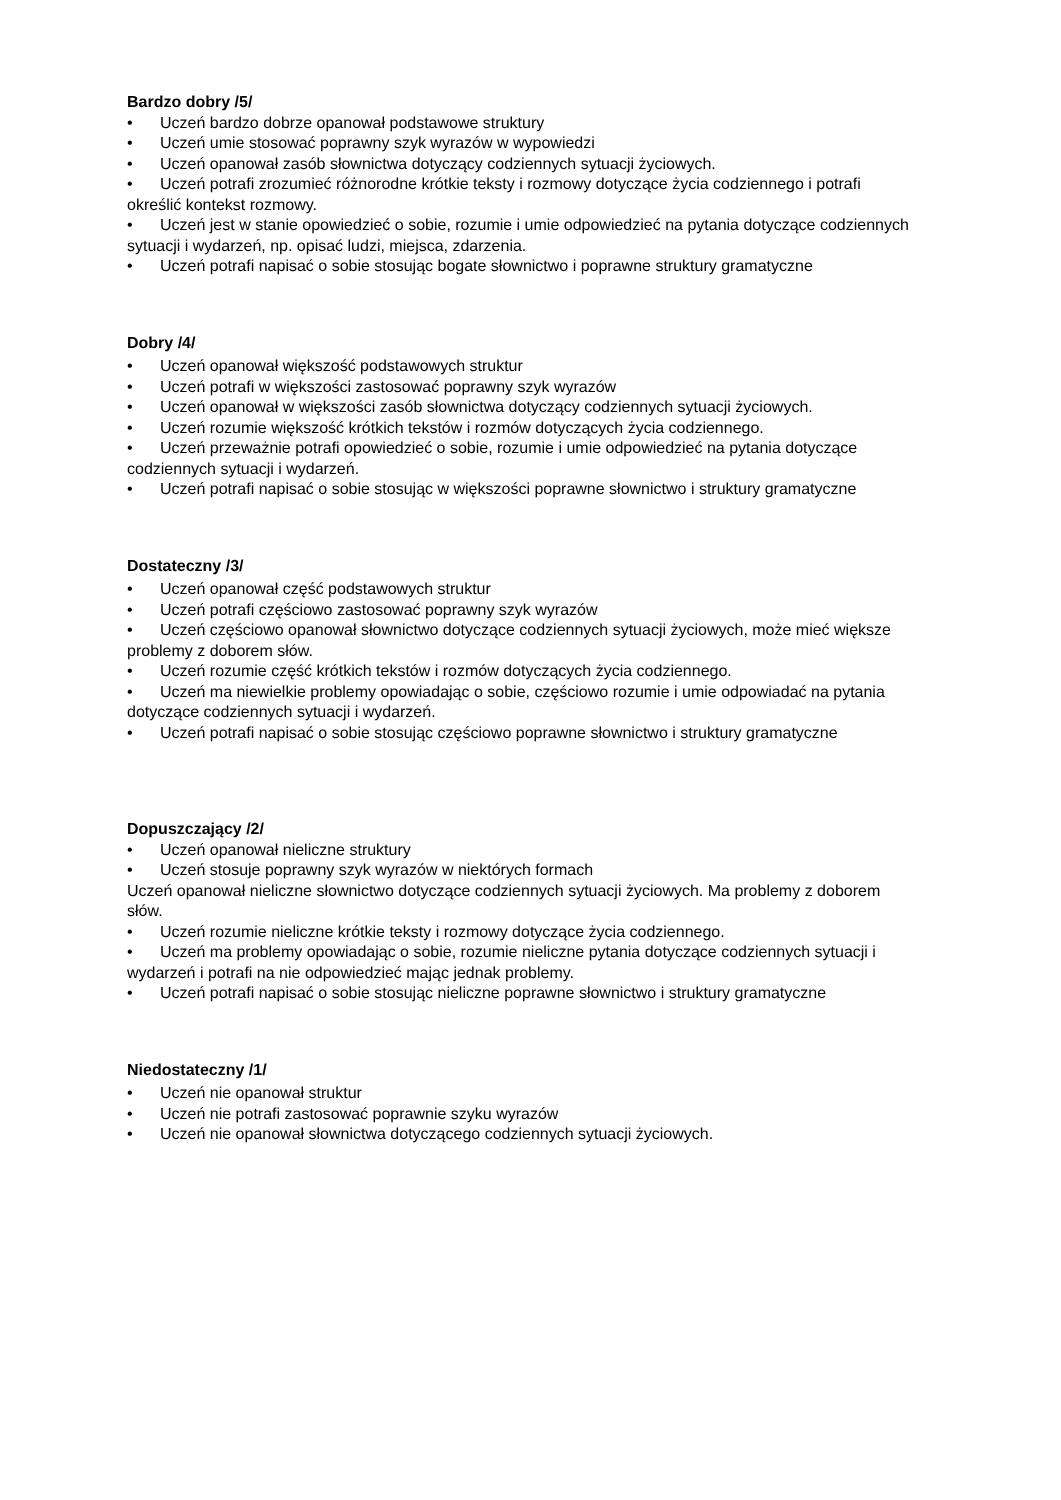Bardzo dobry /5/
• Uczeń bardzo dobrze opanował podstawowe struktury
• Uczeń umie stosować poprawny szyk wyrazów w wypowiedzi
• Uczeń opanował zasób słownictwa dotyczący codziennych sytuacji życiowych.
• Uczeń potrafi zrozumieć różnorodne krótkie teksty i rozmowy dotyczące życia codziennego i potrafi określić kontekst rozmowy.
• Uczeń jest w stanie opowiedzieć o sobie, rozumie i umie odpowiedzieć na pytania dotyczące codziennych sytuacji i wydarzeń, np. opisać ludzi, miejsca, zdarzenia.
• Uczeń potrafi napisać o sobie stosując bogate słownictwo i poprawne struktury gramatyczne
Dobry /4/
• Uczeń opanował większość podstawowych struktur
• Uczeń potrafi w większości zastosować poprawny szyk wyrazów
• Uczeń opanował w większości zasób słownictwa dotyczący codziennych sytuacji życiowych.
• Uczeń rozumie większość krótkich tekstów i rozmów dotyczących życia codziennego.
• Uczeń przeważnie potrafi opowiedzieć o sobie, rozumie i umie odpowiedzieć na pytania dotyczące codziennych sytuacji i wydarzeń.
• Uczeń potrafi napisać o sobie stosując w większości poprawne słownictwo i struktury gramatyczne
Dostateczny /3/
• Uczeń opanował część podstawowych struktur
• Uczeń potrafi częściowo zastosować poprawny szyk wyrazów
• Uczeń częściowo opanował słownictwo dotyczące codziennych sytuacji życiowych, może mieć większe problemy z doborem słów.
• Uczeń rozumie część krótkich tekstów i rozmów dotyczących życia codziennego.
• Uczeń ma niewielkie problemy opowiadając o sobie, częściowo rozumie i umie odpowiadać na pytania dotyczące codziennych sytuacji i wydarzeń.
• Uczeń potrafi napisać o sobie stosując częściowo poprawne słownictwo i struktury gramatyczne
Dopuszczający /2/
• Uczeń opanował nieliczne struktury
• Uczeń stosuje poprawny szyk wyrazów w niektórych formach
Uczeń opanował nieliczne słownictwo dotyczące codziennych sytuacji życiowych. Ma problemy z doborem słów.
• Uczeń rozumie nieliczne krótkie teksty i rozmowy dotyczące życia codziennego.
• Uczeń ma problemy opowiadając o sobie, rozumie nieliczne pytania dotyczące codziennych sytuacji i wydarzeń i potrafi na nie odpowiedzieć mając jednak problemy.
• Uczeń potrafi napisać o sobie stosując nieliczne poprawne słownictwo i struktury gramatyczne
Niedostateczny /1/
• Uczeń nie opanował struktur
• Uczeń nie potrafi zastosować poprawnie szyku wyrazów
• Uczeń nie opanował słownictwa dotyczącego codziennych sytuacji życiowych.